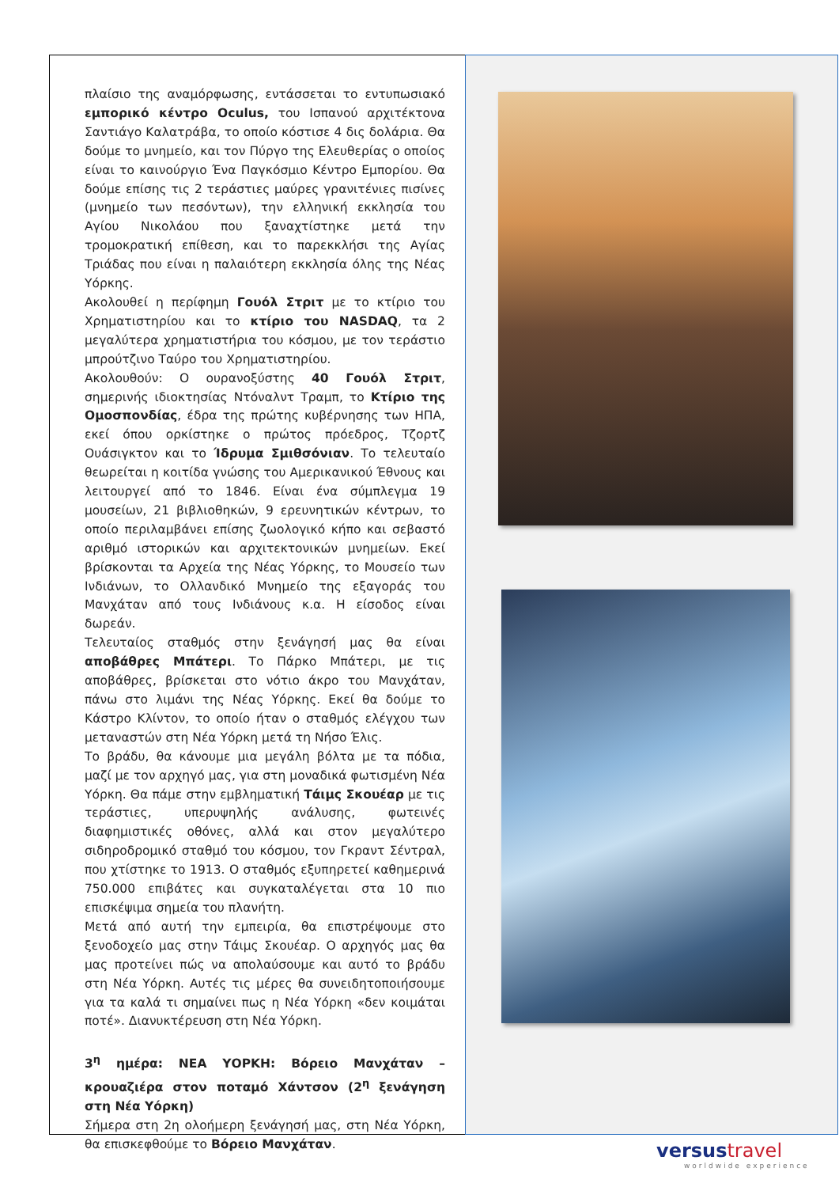πλαίσιο της αναμόρφωσης, εντάσσεται το εντυπωσιακό εμπορικό κέντρο Oculus, του Ισπανού αρχιτέκτονα Σαντιάγο Καλατράβα, το οποίο κόστισε 4 δις δολάρια. Θα δούμε το μνημείο, και τον Πύργο της Ελευθερίας ο οποίος είναι το καινούργιο Ένα Παγκόσμιο Κέντρο Εμπορίου. Θα δούμε επίσης τις 2 τεράστιες μαύρες γρανιτένιες πισίνες (μνημείο των πεσόντων), την ελληνική εκκλησία του Αγίου Νικολάου που ξαναχτίστηκε μετά την τρομοκρατική επίθεση, και το παρεκκλήσι της Αγίας Τριάδας που είναι η παλαιότερη εκκλησία όλης της Νέας Υόρκης.
Ακολουθεί η περίφημη Γουόλ Στριτ με το κτίριο του Χρηματιστηρίου και το κτίριο του NASDAQ, τα 2 μεγαλύτερα χρηματιστήρια του κόσμου, με τον τεράστιο μπρούτζινο Ταύρο του Χρηματιστηρίου.
Ακολουθούν: Ο ουρανοξύστης 40 Γουόλ Στριτ, σημερινής ιδιοκτησίας Ντόναλντ Τραμπ, το Κτίριο της Ομοσπονδίας, έδρα της πρώτης κυβέρνησης των ΗΠΑ, εκεί όπου ορκίστηκε ο πρώτος πρόεδρος, Τζορτζ Ουάσιγκτον και το Ίδρυμα Σμιθσόνιαν. Το τελευταίο θεωρείται η κοιτίδα γνώσης του Αμερικανικού Έθνους και λειτουργεί από το 1846. Είναι ένα σύμπλεγμα 19 μουσείων, 21 βιβλιοθηκών, 9 ερευνητικών κέντρων, το οποίο περιλαμβάνει επίσης ζωολογικό κήπο και σεβαστό αριθμό ιστορικών και αρχιτεκτονικών μνημείων. Εκεί βρίσκονται τα Αρχεία της Νέας Υόρκης, το Μουσείο των Ινδιάνων, το Ολλανδικό Μνημείο της εξαγοράς του Μανχάταν από τους Ινδιάνους κ.α. Η είσοδος είναι δωρεάν.
Τελευταίος σταθμός στην ξενάγησή μας θα είναι αποβάθρες Μπάτερι. Το Πάρκο Μπάτερι, με τις αποβάθρες, βρίσκεται στο νότιο άκρο του Μανχάταν, πάνω στο λιμάνι της Νέας Υόρκης. Εκεί θα δούμε το Κάστρο Κλίντον, το οποίο ήταν ο σταθμός ελέγχου των μεταναστών στη Νέα Υόρκη μετά τη Νήσο Έλις.
Το βράδυ, θα κάνουμε μια μεγάλη βόλτα με τα πόδια, μαζί με τον αρχηγό μας, για στη μοναδικά φωτισμένη Νέα Υόρκη. Θα πάμε στην εμβληματική Τάιμς Σκουέαρ με τις τεράστιες, υπερυψηλής ανάλυσης, φωτεινές διαφημιστικές οθόνες, αλλά και στον μεγαλύτερο σιδηροδρομικό σταθμό του κόσμου, τον Γκραντ Σέντραλ, που χτίστηκε το 1913. Ο σταθμός εξυπηρετεί καθημερινά 750.000 επιβάτες και συγκαταλέγεται στα 10 πιο επισκέψιμα σημεία του πλανήτη.
Μετά από αυτή την εμπειρία, θα επιστρέψουμε στο ξενοδοχείο μας στην Τάιμς Σκουέαρ. Ο αρχηγός μας θα μας προτείνει πώς να απολαύσουμε και αυτό το βράδυ στη Νέα Υόρκη. Αυτές τις μέρες θα συνειδητοποιήσουμε για τα καλά τι σημαίνει πως η Νέα Υόρκη «δεν κοιμάται ποτέ». Διανυκτέρευση στη Νέα Υόρκη.
3<sup>η</sup> ημέρα: ΝΕΑ ΥΟΡΚΗ: Βόρειο Μανχάταν – κρουαζιέρα στον ποταμό Χάντσον (2<sup>η</sup> ξενάγηση στη Νέα Υόρκη)
Σήμερα στη 2η ολοήμερη ξενάγησή μας, στη Νέα Υόρκη, θα επισκεφθούμε το Βόρειο Μανχάταν.
versustravel
worldwide experience